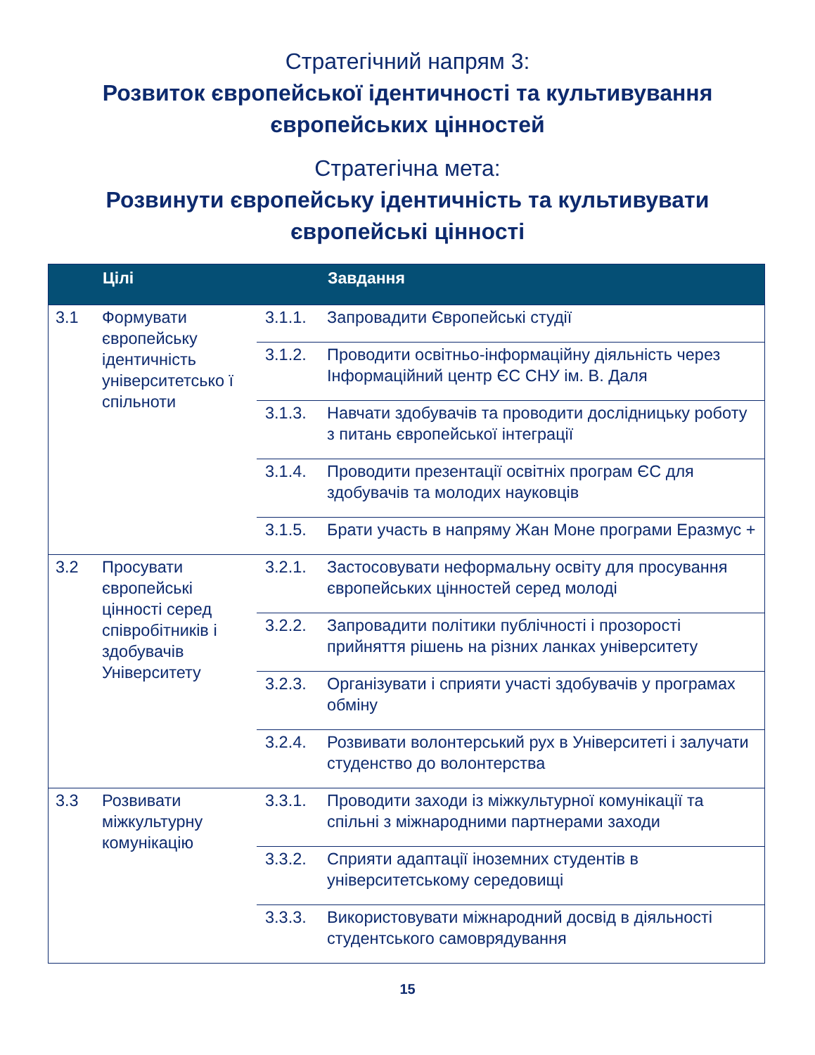Стратегічний напрям 3:
Розвиток європейської ідентичності та культивування
європейських цінностей
Стратегічна мета:
Розвинути європейську ідентичність та культивувати
європейські цінності
| | Цілі | | Завдання |
| --- | --- | --- | --- |
| 3.1 | Формувати європейську ідентичність університетсько ї спільноти | 3.1.1. | Запровадити Європейські студії |
| | | 3.1.2. | Проводити освітньо-інформаційну діяльність через Інформаційний центр ЄС СНУ ім. В. Даля |
| | | 3.1.3. | Навчати здобувачів та проводити дослідницьку роботу з питань європейської інтеграції |
| | | 3.1.4. | Проводити презентації освітніх програм ЄС для здобувачів та молодих науковців |
| | | 3.1.5. | Брати участь в напряму Жан Моне програми Еразмус + |
| 3.2 | Просувати європейські цінності серед співробітників і здобувачів Університету | 3.2.1. | Застосовувати неформальну освіту для просування європейських цінностей серед молоді |
| | | 3.2.2. | Запровадити політики публічності і прозорості прийняття рішень на різних ланках університету |
| | | 3.2.3. | Організувати і сприяти участі здобувачів у програмах обміну |
| | | 3.2.4. | Розвивати волонтерський рух в Університеті і залучати студенство до волонтерства |
| 3.3 | Розвивати міжкультурну комунікацію | 3.3.1. | Проводити заходи із міжкультурної комунікації та спільні з міжнародними партнерами заходи |
| | | 3.3.2. | Сприяти адаптації іноземних студентів в університетському середовищі |
| | | 3.3.3. | Використовувати міжнародний досвід в діяльності студентського самоврядування |
15